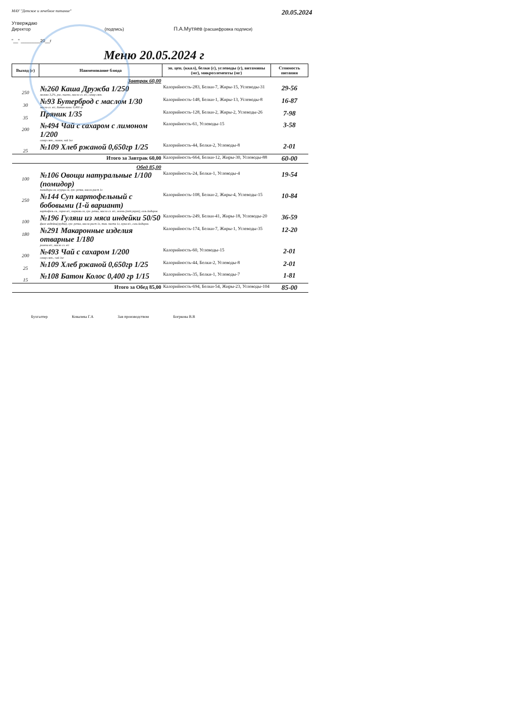МАУ "Детское и лечебное питание" 20.05.2024
Утверждаю
Директор (подпись) П.А.Мутяев (расшифровка подписи)
"__" ________20__г
Меню 20.05.2024 г
| Выход (г) | Наименование блюда | эн. цен. (ккал), белки (г), углеводы (г), витамины (мг), микроэлементы (мг) | Стоимость питания |
| --- | --- | --- | --- |
| | Завтрак 60,00 | | |
| 250 | №260 Каша Дружба 1/250 молоко 3,2%, рис, пшено, масло сл. в/с, сахар свек. | Калорийность-283, Белки-7, Жиры-15, Углеводы-31 | 29-56 |
| 30 | №93 Бутерброд с маслом 1/30 масло сл. в/с, батон колос 0,400 гр | Калорийность-148, Белки-1, Жиры-13, Углеводы-8 | 16-87 |
| 35 | Пряник 1/35 | Калорийность-128, Белки-2, Жиры-2, Углеводы-26 | 7-98 |
| 200 | №494 Чай с сахаром с лимоном 1/200 сахар свек., лимон, чай 1кг | Калорийность-61, Углеводы-15 | 3-58 |
| 25 | №109 Хлеб ржаной 0,650гр 1/25 | Калорийность-44, Белки-2, Углеводы-8 | 2-01 |
| Итого за Завтрак 60,00 | | Калорийность-664, Белки-12, Жиры-30, Углеводы-88 | 60-00 |
| | Обед 85,00 | | |
| 100 | №106 Овощи натуральные 1/100 (помидор) помидоры св, огурцы св, лук- репка, масло раст 1л | Калорийность-24, Белки-1, Углеводы-4 | 19-54 |
| 250 | №144 Суп картофельный с бобовыми (1-й вариант) картофель св., горох в/с, морковь св, лук- репка, масло сл. в/с, зелень (пет.укроп), соль йодиров. | Калорийность-108, Белки-2, Жиры-4, Углеводы-15 | 10-84 |
| 100 | №196 Гуляш из мяса индейки 50/50 филе индейки(грудка), лук- репка, масло раст 1л, том. паста 1л, мука в/с, соль йодиров. | Калорийность-249, Белки-41, Жиры-18, Углеводы-20 | 36-59 |
| 180 | №291 Макаронные изделия отварные 1/180 рожки в/с, масло сл. в/с | Калорийность-174, Белки-7, Жиры-1, Углеводы-35 | 12-20 |
| 200 | №493 Чай с сахаром 1/200 сахар свек., чай 1кг | Калорийность-60, Углеводы-15 | 2-01 |
| 25 | №109 Хлеб ржаной 0,650гр 1/25 | Калорийность-44, Белки-2, Углеводы-8 | 2-01 |
| 15 | №108 Батон Колос 0,400 гр 1/15 | Калорийность-35, Белки-1, Углеводы-7 | 1-81 |
| Итого за Обед 85,00 | | Калорийность-694, Белки-54, Жиры-23, Углеводы-104 | 85-00 |
Бухгалтер Ковалева Г.А Зав производством Богркова В.В